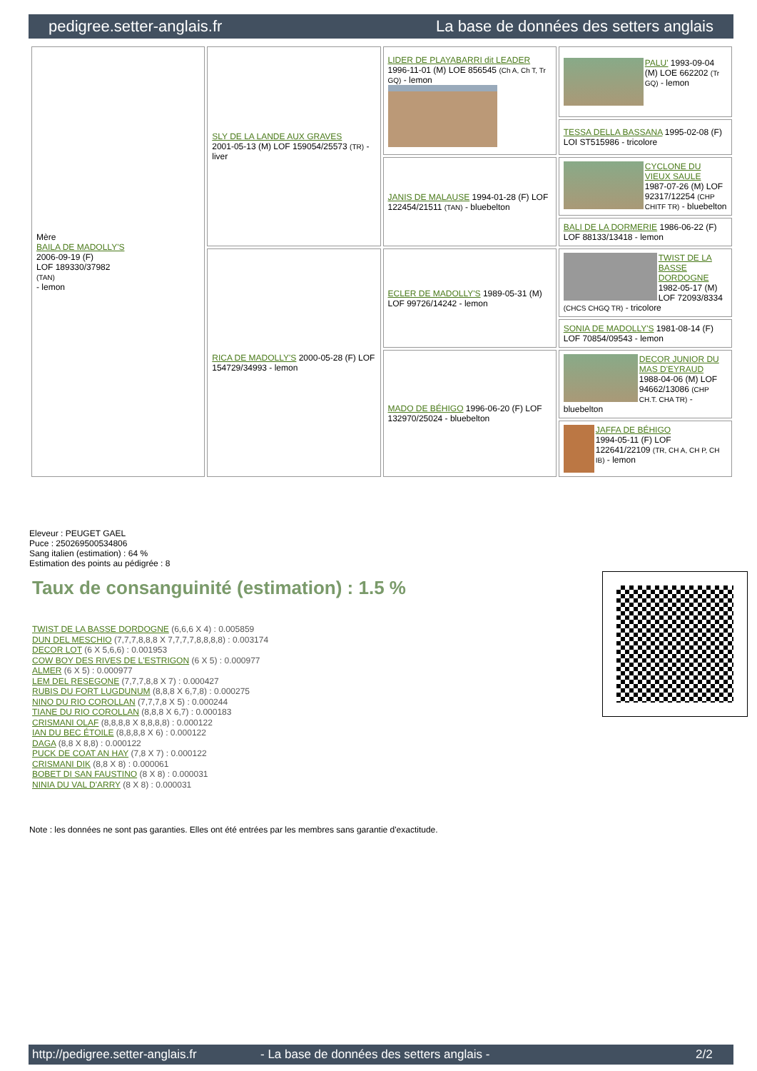pedigree.setter-anglais.fr La base de données des setters anglais
| Mère BAILA DE MADOLLY'S 2006-09-19 (F) LOF 189330/37982 (TAN) - lemon | SLY DE LA LANDE AUX GRAVES 2001-05-13 (M) LOF 159054/25573 (TR) - liver | LIDER DE PLAYABARRI dit LEADER 1996-11-01 (M) LOE 856545 (Ch A, Ch T, Tr GQ) - lemon | PALU' 1993-09-04 (M) LOE 662202 (Tr GQ) - lemon |
| | | | TESSA DELLA BASSANA 1995-02-08 (F) LOI ST515986 - tricolore |
| | | JANIS DE MALAUSE 1994-01-28 (F) LOF 122454/21511 (TAN) - bluebelton | CYCLONE DU VIEUX SAULE 1987-07-26 (M) LOF 92317/12254 (CHP CHITF TR) - bluebelton |
| | | | BALI DE LA DORMERIE 1986-06-22 (F) LOF 88133/13418 - lemon |
| | RICA DE MADOLLY'S 2000-05-28 (F) LOF 154729/34993 - lemon | ECLER DE MADOLLY'S 1989-05-31 (M) LOF 99726/14242 - lemon | TWIST DE LA BASSE DORDOGNE 1982-05-17 (M) LOF 72093/8334 (CHCS CHGQ TR) - tricolore |
| | | | SONIA DE MADOLLY'S 1981-08-14 (F) LOF 70854/09543 - lemon |
| | | MADO DE BÉHIGO 1996-06-20 (F) LOF 132970/25024 - bluebelton | DECOR JUNIOR DU MAS D'EYRAUD 1988-04-06 (M) LOF 94662/13086 (CHP CH.T. CHA TR) - bluebelton |
| | | | JAFFA DE BÉHIGO 1994-05-11 (F) LOF 122641/22109 (TR, CH A, CH P, CH IB) - lemon |
Eleveur : PEUGET GAEL
Puce : 250269500534806
Sang italien (estimation) : 64 %
Estimation des points au pédigrée : 8
Taux de consanguinité (estimation) : 1.5 %
TWIST DE LA BASSE DORDOGNE (6,6,6 X 4) : 0.005859
DUN DEL MESCHIO (7,7,7,8,8,8 X 7,7,7,7,8,8,8,8) : 0.003174
DECOR LOT (6 X 5,6,6) : 0.001953
COW BOY DES RIVES DE L'ESTRIGON (6 X 5) : 0.000977
ALMER (6 X 5) : 0.000977
LEM DEL RESEGONE (7,7,7,8,8 X 7) : 0.000427
RUBIS DU FORT LUGDUNUM (8,8,8 X 6,7,8) : 0.000275
NINO DU RIO COROLLAN (7,7,7,8 X 5) : 0.000244
TIANE DU RIO COROLLAN (8,8,8 X 6,7) : 0.000183
CRISMANI OLAF (8,8,8,8 X 8,8,8,8) : 0.000122
IAN DU BEC ÉTOILE (8,8,8,8 X 6) : 0.000122
DAGA (8,8 X 8,8) : 0.000122
PUCK DE COAT AN HAY (7,8 X 7) : 0.000122
CRISMANI DIK (8,8 X 8) : 0.000061
BOBET DI SAN FAUSTINO (8 X 8) : 0.000031
NINIA DU VAL D'ARRY (8 X 8) : 0.000031
Note : les données ne sont pas garanties. Elles ont été entrées par les membres sans garantie d'exactitude.
http://pedigree.setter-anglais.fr - La base de données des setters anglais - 2/2